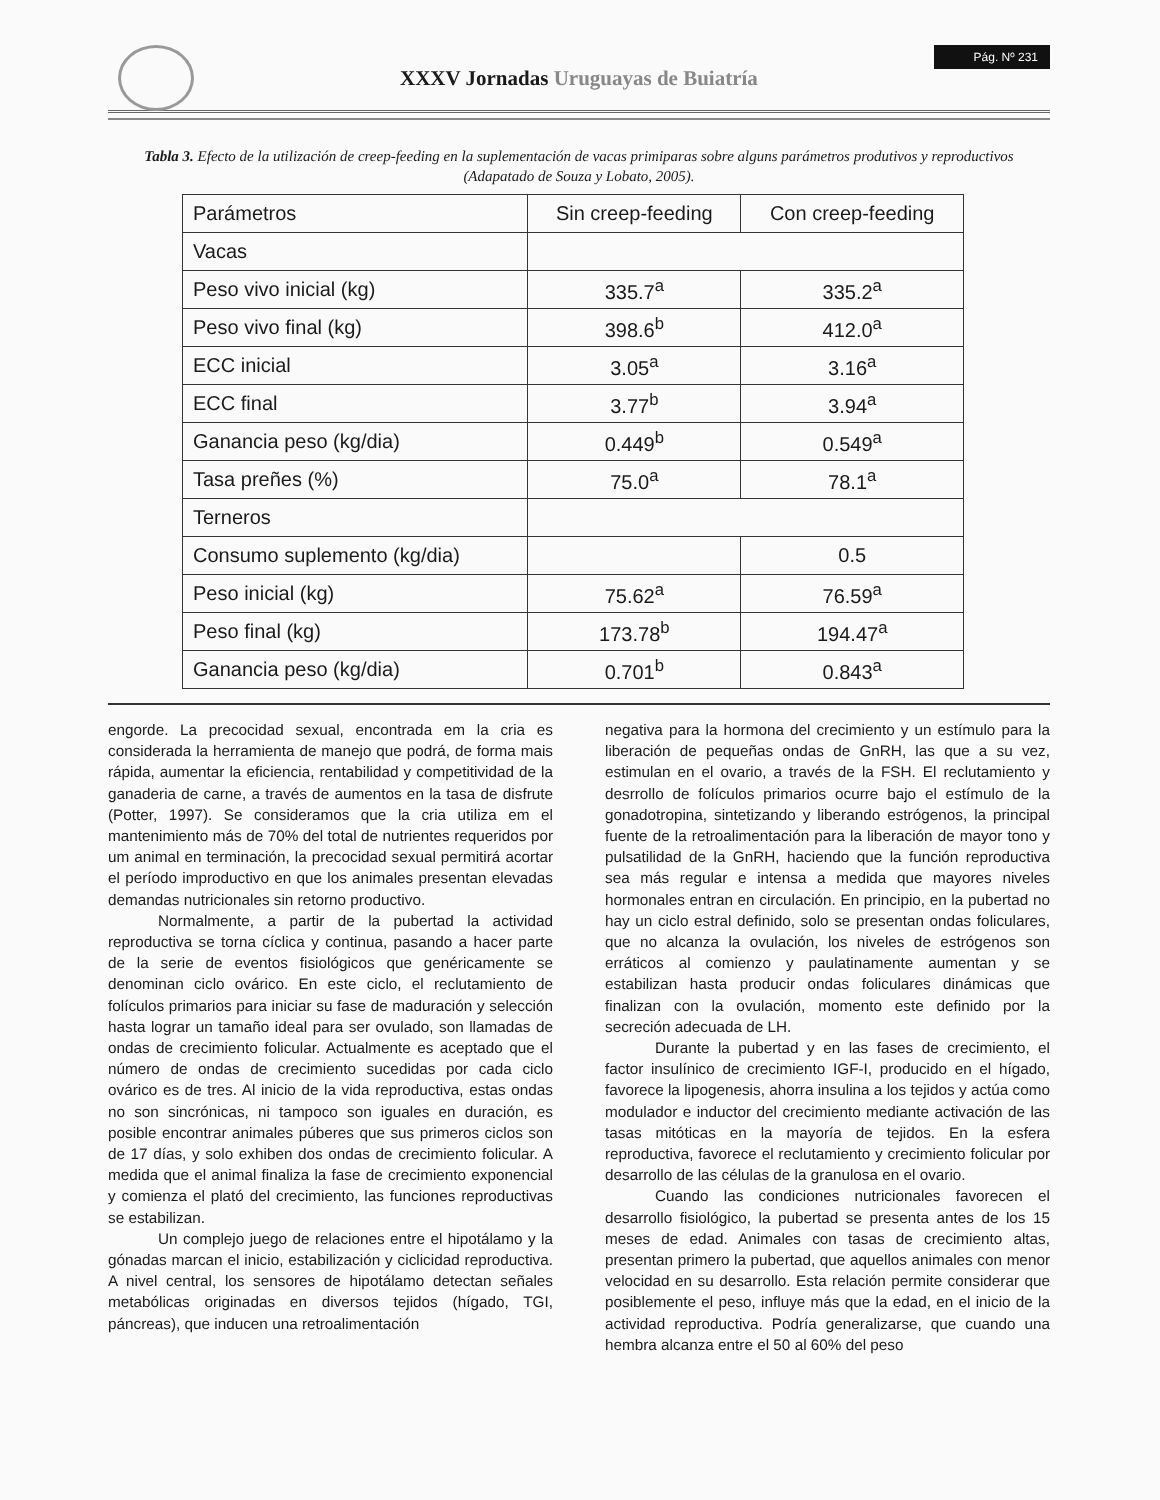XXXV Jornadas Uruguayas de Buiatría
Pág. Nº 231
Tabla 3. Efecto de la utilización de creep-feeding en la suplementación de vacas primiparas sobre alguns parámetros produtivos y reproductivos (Adapatado de Souza y Lobato, 2005).
| Parámetros | Sin creep-feeding | Con creep-feeding |
| --- | --- | --- |
| Vacas | | |
| Peso vivo inicial (kg) | 335.7<sup>a</sup> | 335.2<sup>a</sup> |
| Peso vivo final (kg) | 398.6<sup>b</sup> | 412.0<sup>a</sup> |
| ECC inicial | 3.05<sup>a</sup> | 3.16<sup>a</sup> |
| ECC final | 3.77<sup>b</sup> | 3.94<sup>a</sup> |
| Ganancia peso (kg/dia) | 0.449<sup>b</sup> | 0.549<sup>a</sup> |
| Tasa preñes (%) | 75.0<sup>a</sup> | 78.1<sup>a</sup> |
| Terneros | | |
| Consumo suplemento (kg/dia) | | 0.5 |
| Peso inicial (kg) | 75.62<sup>a</sup> | 76.59<sup>a</sup> |
| Peso final (kg) | 173.78<sup>b</sup> | 194.47<sup>a</sup> |
| Ganancia peso (kg/dia) | 0.701<sup>b</sup> | 0.843<sup>a</sup> |
engorde. La precocidad sexual, encontrada em la cria es considerada la herramienta de manejo que podrá, de forma mais rápida, aumentar la eficiencia, rentabilidad y competitividad de la ganaderia de carne, a través de aumentos en la tasa de disfrute (Potter, 1997). Se consideramos que la cria utiliza em el mantenimiento más de 70% del total de nutrientes requeridos por um animal en terminación, la precocidad sexual permitirá acortar el período improductivo en que los animales presentan elevadas demandas nutricionales sin retorno productivo.
Normalmente, a partir de la pubertad la actividad reproductiva se torna cíclica y continua, pasando a hacer parte de la serie de eventos fisiológicos que genéricamente se denominan ciclo ovárico. En este ciclo, el reclutamiento de folículos primarios para iniciar su fase de maduración y selección hasta lograr un tamaño ideal para ser ovulado, son llamadas de ondas de crecimiento folicular. Actualmente es aceptado que el número de ondas de crecimiento sucedidas por cada ciclo ovárico es de tres. Al inicio de la vida reproductiva, estas ondas no son sincrónicas, ni tampoco son iguales en duración, es posible encontrar animales púberes que sus primeros ciclos son de 17 días, y solo exhiben dos ondas de crecimiento folicular. A medida que el animal finaliza la fase de crecimiento exponencial y comienza el plató del crecimiento, las funciones reproductivas se estabilizan.
Un complejo juego de relaciones entre el hipotálamo y la gónadas marcan el inicio, estabilización y ciclicidad reproductiva. A nivel central, los sensores de hipotálamo detectan señales metabólicas originadas en diversos tejidos (hígado, TGI, páncreas), que inducen una retroalimentación
negativa para la hormona del crecimiento y un estímulo para la liberación de pequeñas ondas de GnRH, las que a su vez, estimulan en el ovario, a través de la FSH. El reclutamiento y desrrollo de folículos primarios ocurre bajo el estímulo de la gonadotropina, sintetizando y liberando estrógenos, la principal fuente de la retroalimentación para la liberación de mayor tono y pulsatilidad de la GnRH, haciendo que la función reproductiva sea más regular e intensa a medida que mayores niveles hormonales entran en circulación. En principio, en la pubertad no hay un ciclo estral definido, solo se presentan ondas foliculares, que no alcanza la ovulación, los niveles de estrógenos son erráticos al comienzo y paulatinamente aumentan y se estabilizan hasta producir ondas foliculares dinámicas que finalizan con la ovulación, momento este definido por la secreción adecuada de LH.
Durante la pubertad y en las fases de crecimiento, el factor insulínico de crecimiento IGF-I, producido en el hígado, favorece la lipogenesis, ahorra insulina a los tejidos y actúa como modulador e inductor del crecimiento mediante activación de las tasas mitóticas en la mayoría de tejidos. En la esfera reproductiva, favorece el reclutamiento y crecimiento folicular por desarrollo de las células de la granulosa en el ovario.
Cuando las condiciones nutricionales favorecen el desarrollo fisiológico, la pubertad se presenta antes de los 15 meses de edad. Animales con tasas de crecimiento altas, presentan primero la pubertad, que aquellos animales con menor velocidad en su desarrollo. Esta relación permite considerar que posiblemente el peso, influye más que la edad, en el inicio de la actividad reproductiva. Podría generalizarse, que cuando una hembra alcanza entre el 50 al 60% del peso